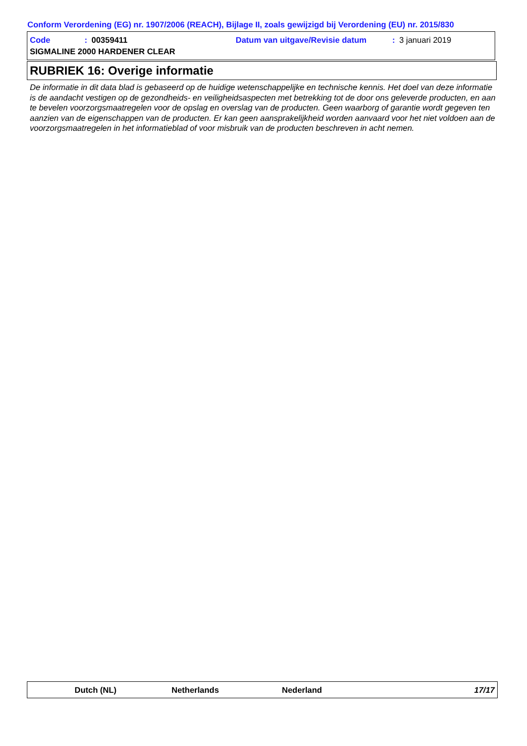Conform Verordening (EG) nr. 1907/2006 (REACH), Bijlage II, zoals gewijzigd bij Verordening (EU) nr. 2015/830
Code: 00359411 Datum van uitgave/Revisie datum: 3 januari 2019
SIGMALINE 2000 HARDENER CLEAR
RUBRIEK 16: Overige informatie
De informatie in dit data blad is gebaseerd op de huidige wetenschappelijke en technische kennis. Het doel van deze informatie is de aandacht vestigen op de gezondheids- en veiligheidsaspecten met betrekking tot de door ons geleverde producten, en aan te bevelen voorzorgsmaatregelen voor de opslag en overslag van de producten. Geen waarborg of garantie wordt gegeven ten aanzien van de eigenschappen van de producten. Er kan geen aansprakelijkheid worden aanvaard voor het niet voldoen aan de voorzorgsmaatregelen in het informatieblad of voor misbruik van de producten beschreven in acht nemen.
Dutch (NL) Netherlands Nederland 17/17